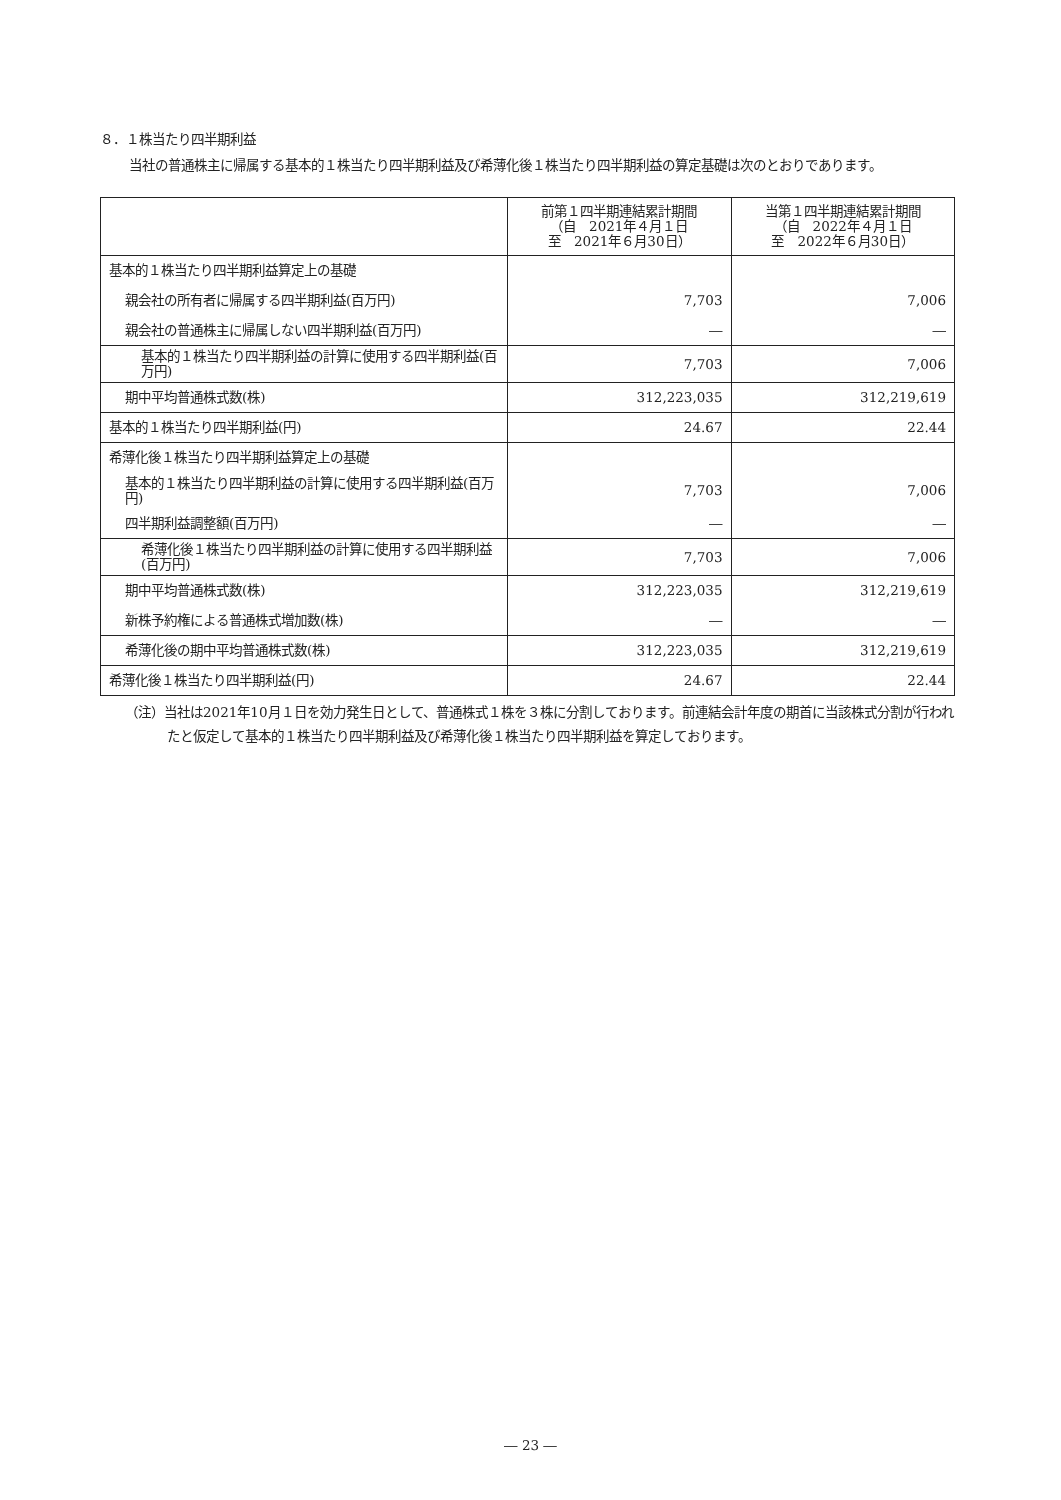８．１株当たり四半期利益
当社の普通株主に帰属する基本的１株当たり四半期利益及び希薄化後１株当たり四半期利益の算定基礎は次のとおりであります。
| | 前第１四半期連結累計期間 （自 2021年４月１日 至 2021年６月30日） | 当第１四半期連結累計期間 （自 2022年４月１日 至 2022年６月30日） |
| 基本的１株当たり四半期利益算定上の基礎 | | |
| 親会社の所有者に帰属する四半期利益(百万円) | 7,703 | 7,006 |
| 親会社の普通株主に帰属しない四半期利益(百万円) | ― | ― |
| 基本的１株当たり四半期利益の計算に使用する四半期利益(百万円) | 7,703 | 7,006 |
| 期中平均普通株式数(株) | 312,223,035 | 312,219,619 |
| 基本的１株当たり四半期利益(円) | 24.67 | 22.44 |
| 希薄化後１株当たり四半期利益算定上の基礎 | | |
| 基本的１株当たり四半期利益の計算に使用する四半期利益(百万円) | 7,703 | 7,006 |
| 四半期利益調整額(百万円) | ― | ― |
| 希薄化後１株当たり四半期利益の計算に使用する四半期利益(百万円) | 7,703 | 7,006 |
| 期中平均普通株式数(株) | 312,223,035 | 312,219,619 |
| 新株予約権による普通株式増加数(株) | ― | ― |
| 希薄化後の期中平均普通株式数(株) | 312,223,035 | 312,219,619 |
| 希薄化後１株当たり四半期利益(円) | 24.67 | 22.44 |
（注）当社は2021年10月１日を効力発生日として、普通株式１株を３株に分割しております。前連結会計年度の期首に当該株式分割が行われたと仮定して基本的１株当たり四半期利益及び希薄化後１株当たり四半期利益を算定しております。
― 23 ―